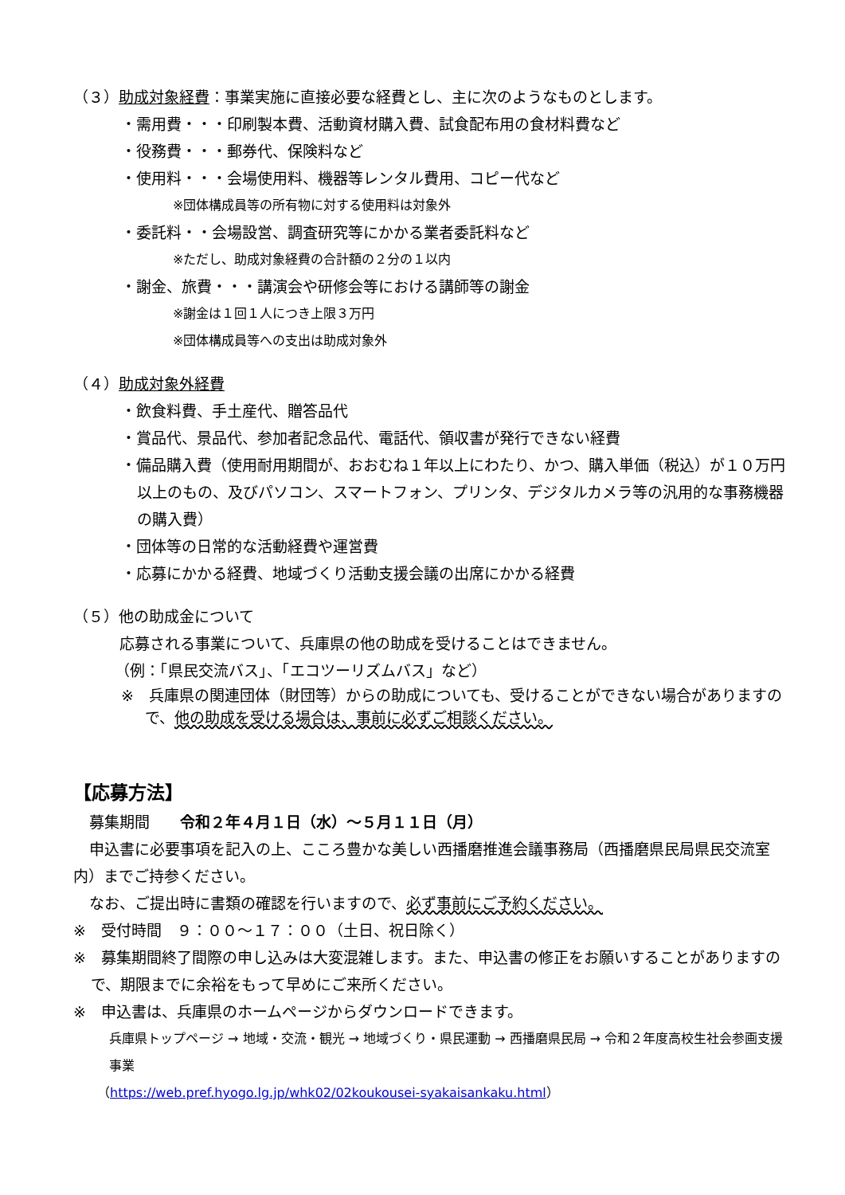（３）助成対象経費：事業実施に直接必要な経費とし、主に次のようなものとします。
・需用費・・・印刷製本費、活動資材購入費、試食配布用の食材料費など
・役務費・・・郵券代、保険料など
・使用料・・・会場使用料、機器等レンタル費用、コピー代など
※団体構成員等の所有物に対する使用料は対象外
・委託料・・会場設営、調査研究等にかかる業者委託料など
※ただし、助成対象経費の合計額の２分の１以内
・謝金、旅費・・・講演会や研修会等における講師等の謝金
※謝金は１回１人につき上限３万円
※団体構成員等への支出は助成対象外
（４）助成対象外経費
・飲食料費、手土産代、贈答品代
・賞品代、景品代、参加者記念品代、電話代、領収書が発行できない経費
・備品購入費（使用耐用期間が、おおむね１年以上にわたり、かつ、購入単価（税込）が１０万円以上のもの、及びパソコン、スマートフォン、プリンタ、デジタルカメラ等の汎用的な事務機器の購入費）
・団体等の日常的な活動経費や運営費
・応募にかかる経費、地域づくり活動支援会議の出席にかかる経費
（５）他の助成金について
応募される事業について、兵庫県の他の助成を受けることはできません。
（例：「県民交流バス」、「エコツーリズムバス」など）
※　兵庫県の関連団体（財団等）からの助成についても、受けることができない場合がありますので、他の助成を受ける場合は、事前に必ずご相談ください。
【応募方法】
募集期間　　令和２年４月１日（水）～５月１１日（月）
申込書に必要事項を記入の上、こころ豊かな美しい西播磨推進会議事務局（西播磨県民局県民交流室内）までご持参ください。
なお、ご提出時に書類の確認を行いますので、必ず事前にご予約ください。
※　受付時間　９：００～１７：００（土日、祝日除く）
※　募集期間終了間際の申し込みは大変混雑します。また、申込書の修正をお願いすることがありますので、期限までに余裕をもって早めにご来所ください。
※　申込書は、兵庫県のホームページからダウンロードできます。
兵庫県トップページ → 地域・交流・観光 → 地域づくり・県民運動 → 西播磨県民局 → 令和２年度高校生社会参画支援事業
（https://web.pref.hyogo.lg.jp/whk02/02koukousei-syakaisankaku.html）